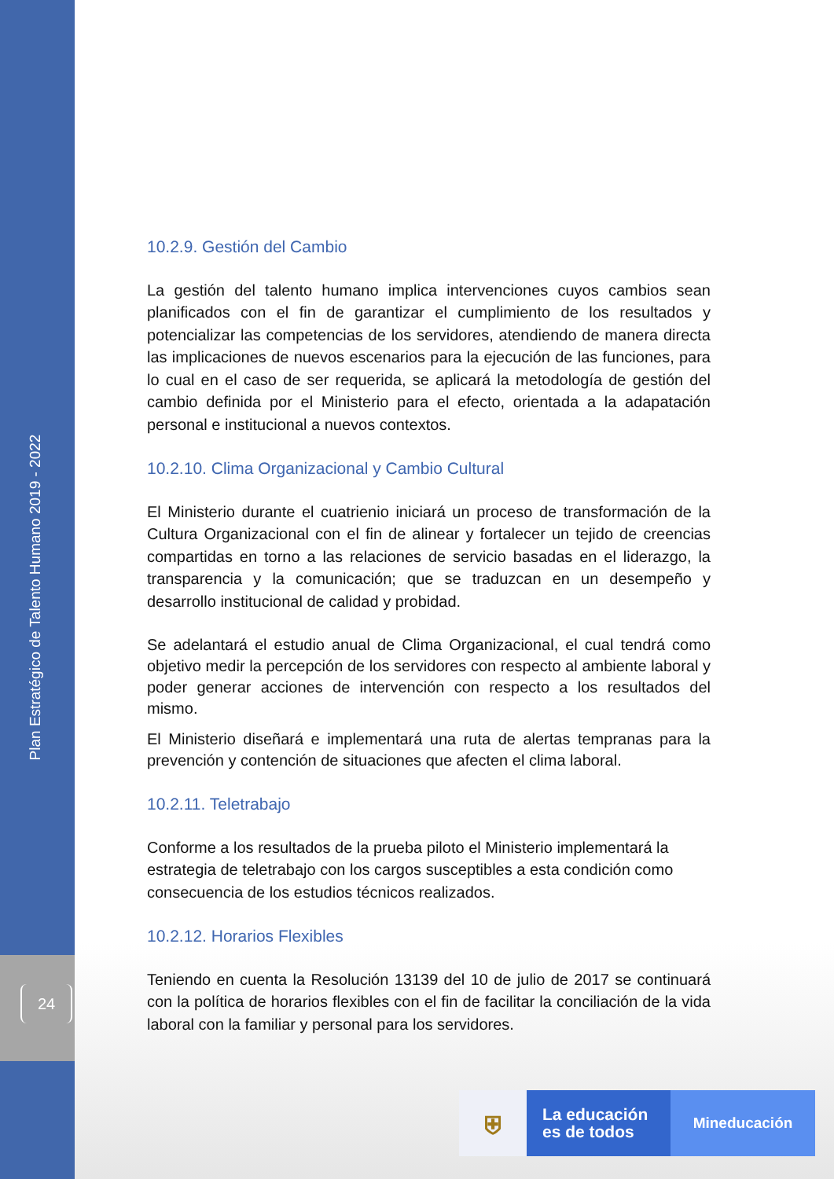Plan Estratégico de Talento Humano 2019 - 2022
24
10.2.9. Gestión del Cambio
La gestión del talento humano implica intervenciones cuyos cambios sean planificados con el fin de garantizar el cumplimiento de los resultados y potencializar las competencias de los servidores, atendiendo de manera directa las implicaciones de nuevos escenarios para la ejecución de las funciones, para lo cual en el caso de ser requerida, se aplicará la metodología de gestión del cambio definida por el Ministerio para el efecto, orientada a la adapatación personal e institucional a nuevos contextos.
10.2.10. Clima Organizacional y Cambio Cultural
El Ministerio durante el cuatrienio iniciará un proceso de transformación de la Cultura Organizacional con el fin de alinear y fortalecer un tejido de creencias compartidas en torno a las relaciones de servicio basadas en el liderazgo, la transparencia y la comunicación; que se traduzcan en un desempeño y desarrollo institucional de calidad y probidad.
Se adelantará el estudio anual de Clima Organizacional, el cual tendrá como objetivo medir la percepción de los servidores con respecto al ambiente laboral y poder generar acciones de intervención con respecto a los resultados del mismo.
El Ministerio diseñará e implementará una ruta de alertas tempranas para la prevención y contención de situaciones que afecten el clima laboral.
10.2.11. Teletrabajo
Conforme a los resultados de la prueba piloto el Ministerio implementará la estrategia de teletrabajo con los cargos susceptibles a esta condición como consecuencia de los estudios técnicos realizados.
10.2.12. Horarios Flexibles
Teniendo en cuenta la Resolución 13139 del 10 de julio de 2017 se continuará con la política de horarios flexibles con el fin de facilitar la conciliación de la vida laboral con la familiar y personal para los servidores.
⛨
La educación
es de todos
Mineducación